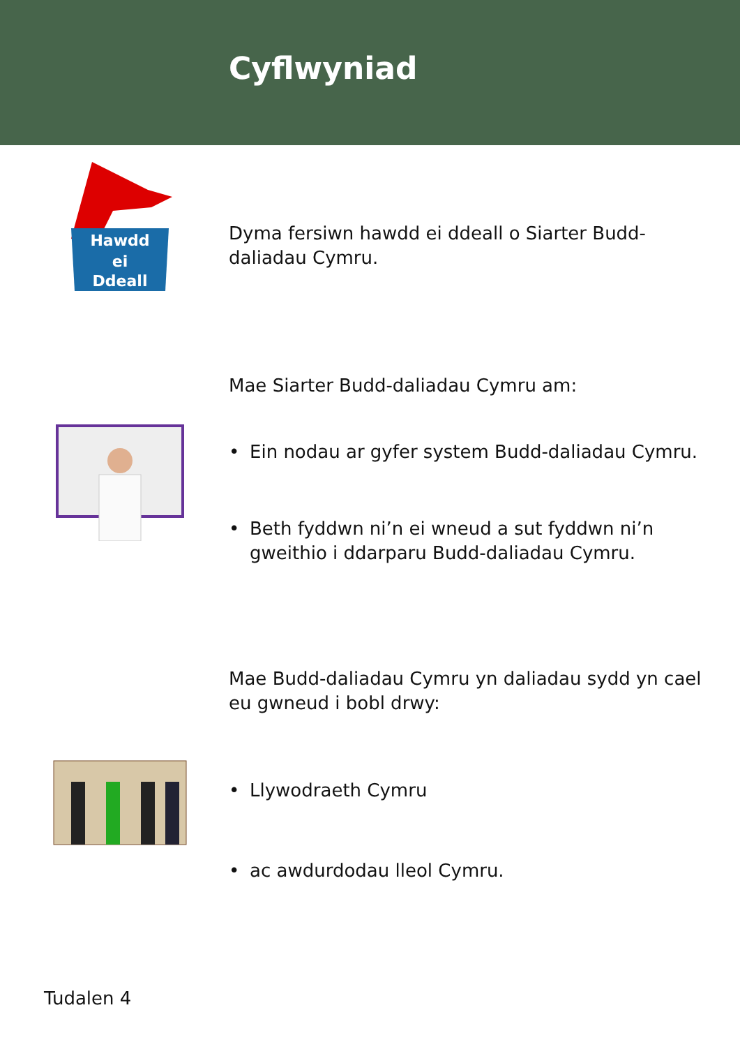Cyflwyniad
Hawdd
ei
Ddeall
Dyma fersiwn hawdd ei ddeall o Siarter Budd-daliadau Cymru.
Mae Siarter Budd-daliadau Cymru am:
• Ein nodau ar gyfer system Budd-daliadau Cymru.
• Beth fyddwn ni’n ei wneud a sut fyddwn ni’n gweithio i ddarparu Budd-daliadau Cymru.
Mae Budd-daliadau Cymru yn daliadau sydd yn cael eu gwneud i bobl drwy:
• Llywodraeth Cymru
• ac awdurdodau lleol Cymru.
Tudalen 4